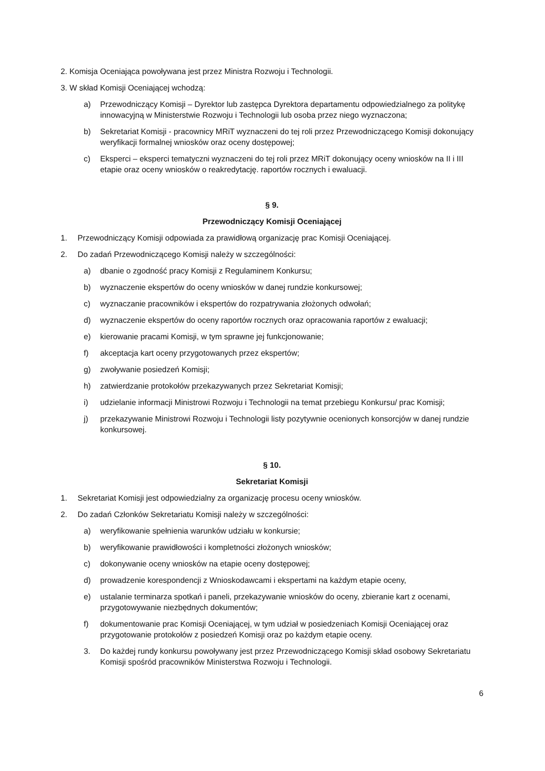2. Komisja Oceniająca powoływana jest przez Ministra Rozwoju i Technologii.
3. W skład Komisji Oceniającej wchodzą:
a) Przewodniczący Komisji – Dyrektor lub zastępca Dyrektora departamentu odpowiedzialnego za politykę innowacyjną w Ministerstwie Rozwoju i Technologii lub osoba przez niego wyznaczona;
b) Sekretariat Komisji - pracownicy MRiT wyznaczeni do tej roli przez Przewodniczącego Komisji dokonujący weryfikacji formalnej wniosków oraz oceny dostępowej;
c) Eksperci – eksperci tematyczni wyznaczeni do tej roli przez MRiT dokonujący oceny wniosków na II i III etapie oraz oceny wniosków o reakredytację. raportów rocznych i ewaluacji.
§ 9.
Przewodniczący Komisji Oceniającej
1. Przewodniczący Komisji odpowiada za prawidłową organizację prac Komisji Oceniającej.
2. Do zadań Przewodniczącego Komisji należy w szczególności:
a) dbanie o zgodność pracy Komisji z Regulaminem Konkursu;
b) wyznaczenie ekspertów do oceny wniosków w danej rundzie konkursowej;
c) wyznaczanie pracowników i ekspertów do rozpatrywania złożonych odwołań;
d) wyznaczenie ekspertów do oceny raportów rocznych oraz opracowania raportów z ewaluacji;
e) kierowanie pracami Komisji, w tym sprawne jej funkcjonowanie;
f) akceptacja kart oceny przygotowanych przez ekspertów;
g) zwoływanie posiedzeń Komisji;
h) zatwierdzanie protokołów przekazywanych przez Sekretariat Komisji;
i) udzielanie informacji Ministrowi Rozwoju i Technologii na temat przebiegu Konkursu/ prac Komisji;
j) przekazywanie Ministrowi Rozwoju i Technologii listy pozytywnie ocenionych konsorcjów w danej rundzie konkursowej.
§ 10.
Sekretariat Komisji
1. Sekretariat Komisji jest odpowiedzialny za organizację procesu oceny wniosków.
2. Do zadań Członków Sekretariatu Komisji należy w szczególności:
a) weryfikowanie spełnienia warunków udziału w konkursie;
b) weryfikowanie prawidłowości i kompletności złożonych wniosków;
c) dokonywanie oceny wniosków na etapie oceny dostępowej;
d) prowadzenie korespondencji z Wnioskodawcami i ekspertami na każdym etapie oceny,
e) ustalanie terminarza spotkań i paneli, przekazywanie wniosków do oceny, zbieranie kart z ocenami, przygotowywanie niezbędnych dokumentów;
f) dokumentowanie prac Komisji Oceniającej, w tym udział w posiedzeniach Komisji Oceniającej oraz przygotowanie protokołów z posiedzeń Komisji oraz po każdym etapie oceny.
3. Do każdej rundy konkursu powoływany jest przez Przewodniczącego Komisji skład osobowy Sekretariatu Komisji spośród pracowników Ministerstwa Rozwoju i Technologii.
6